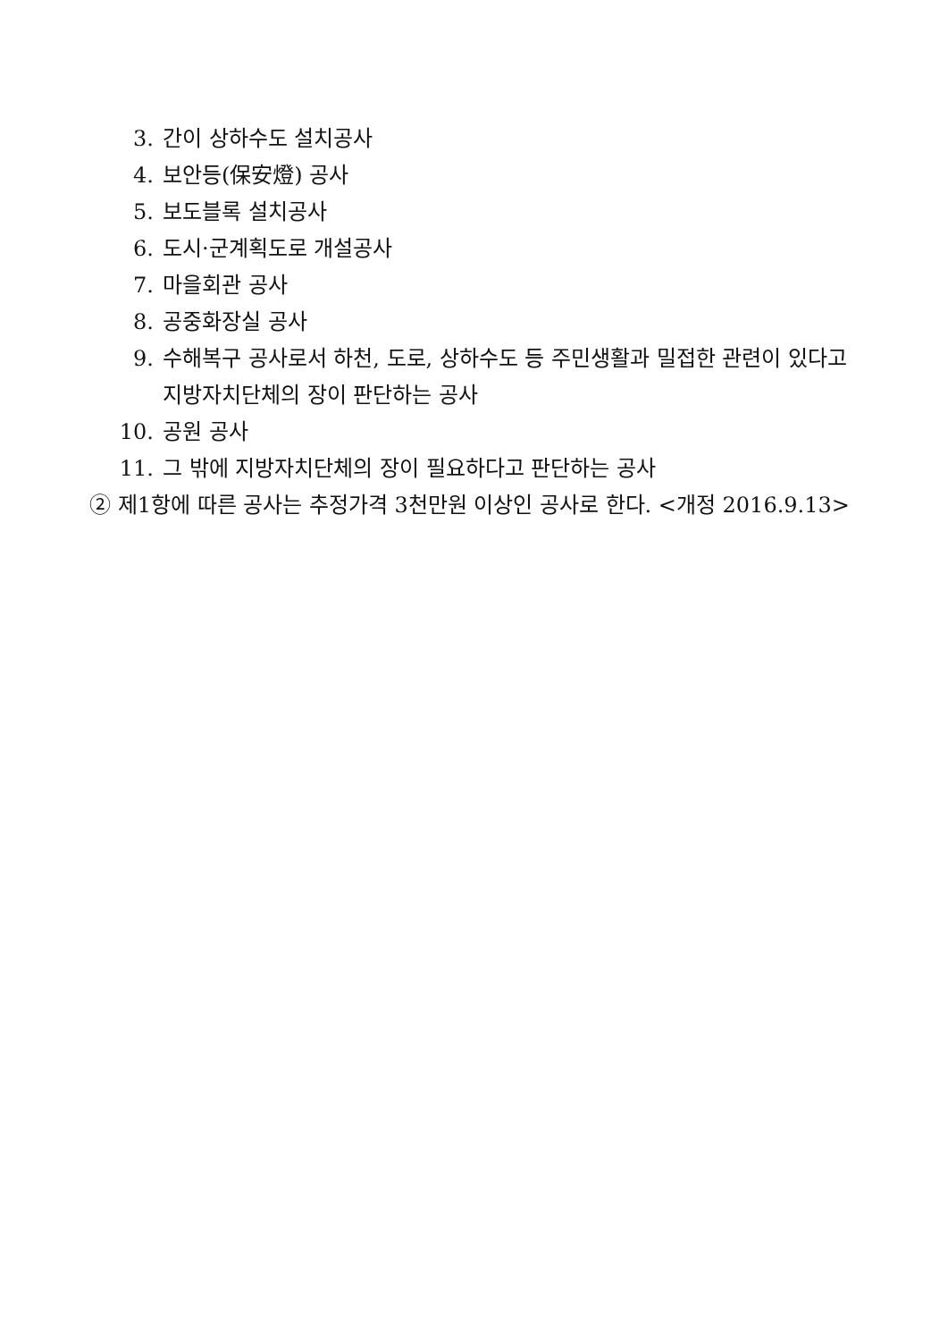3. 간이 상하수도 설치공사
4. 보안등(保安燈) 공사
5. 보도블록 설치공사
6. 도시·군계획도로 개설공사
7. 마을회관 공사
8. 공중화장실 공사
9. 수해복구 공사로서 하천, 도로, 상하수도 등 주민생활과 밀접한 관련이 있다고 지방자치단체의 장이 판단하는 공사
10. 공원 공사
11. 그 밖에 지방자치단체의 장이 필요하다고 판단하는 공사
② 제1항에 따른 공사는 추정가격 3천만원 이상인 공사로 한다. <개정 2016.9.13>